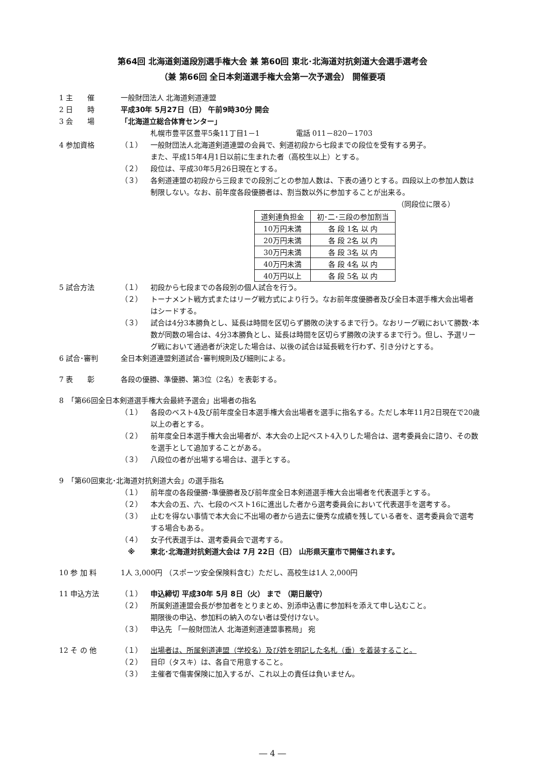第64回 北海道剣道段別選手権大会 兼 第60回 東北･北海道対抗剣道大会選手選考会
（兼 第66回 全日本剣道選手権大会第一次予選会） 開催要項
1 主　　催 一般財団法人 北海道剣道連盟
2 日　　時 平成30年 5月27日（日） 午前9時30分 開会
3 会　　場 「北海道立総合体育センター」
札幌市豊平区豊平5条11丁目1－1　　　　　電話 011－820－1703
4 参加資格 （１） 一般財団法人北海道剣道連盟の会員で、剣道初段から七段までの段位を受有する男子。
また、平成15年4月1日以前に生まれた者（高校生以上）とする。
（２） 段位は、平成30年5月26日現在とする。
（３） 各剣道連盟の初段から三段までの段別ごとの参加人数は、下表の通りとする。四段以上の参加人数は制限しない。なお、前年度各段優勝者は、割当数以外に参加することが出来る。
（同段位に限る）
| 道剣連負担金 | 初･二･三段の参加割当 |
| --- | --- |
| 10万円未満 | 各 段 1名 以 内 |
| 20万円未満 | 各 段 2名 以 内 |
| 30万円未満 | 各 段 3名 以 内 |
| 40万円未満 | 各 段 4名 以 内 |
| 40万円以上 | 各 段 5名 以 内 |
5 試合方法 （１） 初段から七段までの各段別の個人試合を行う。
（２） トーナメント戦方式またはリーグ戦方式により行う。なお前年度優勝者及び全日本選手権大会出場者はシードする。
（３） 試合は4分3本勝負とし、延長は時間を区切らず勝敗の決するまで行う。なおリーグ戦において勝数･本数が同数の場合は、4分3本勝負とし、延長は時間を区切らず勝敗の決するまで行う。但し、予選リーグ戦において通過者が決定した場合は、以後の試合は延長戦を行わず、引き分けとする。
6 試合･審判 全日本剣道連盟剣道試合･審判規則及び細則による。
7 表　　彰 各段の優勝、準優勝、第3位（2名）を表彰する。
8　「第66回全日本剣道選手権大会最終予選会」出場者の指名
（１） 各段のベスト4及び前年度全日本選手権大会出場者を選手に指名する。ただし本年11月2日現在で20歳以上の者とする。
（２） 前年度全日本選手権大会出場者が、本大会の上記ベスト4入りした場合は、選考委員会に諮り、その数を選手として追加することがある。
（３） 八段位の者が出場する場合は、選手とする。
9　「第60回東北･北海道対抗剣道大会」の選手指名
（１） 前年度の各段優勝･準優勝者及び前年度全日本剣道選手権大会出場者を代表選手とする。
（２） 本大会の五、六、七段のベスト16に進出した者から選考委員会において代表選手を選考する。
（３） 止むを得ない事情で本大会に不出場の者から過去に優秀な成績を残している者を、選考委員会で選考する場合もある。
（４） 女子代表選手は、選考委員会で選考する。
　※ 東北･北海道対抗剣道大会は 7月 22日（日） 山形県天童市で開催されます。
10 参 加 料 1人 3,000円 （スポーツ安全保険料含む）ただし、高校生は1人 2,000円
11 申込方法 （１） 申込締切 平成30年 5月 8日（火） まで （期日厳守）
（２） 所属剣道連盟会長が参加者をとりまとめ、別添申込書に参加料を添えて申し込むこと。
期限後の申込、参加料の納入のない者は受付けない。
（３） 申込先 「一般財団法人 北海道剣道連盟事務局」 宛
12 そ の 他 （１） 出場者は、所属剣道連盟（学校名）及び姓を明記した名札（垂）を着装すること。
（２） 目印（タスキ）は、各自で用意すること。
（３） 主催者で傷害保険に加入するが、これ以上の責任は負いません。
― 4 ―